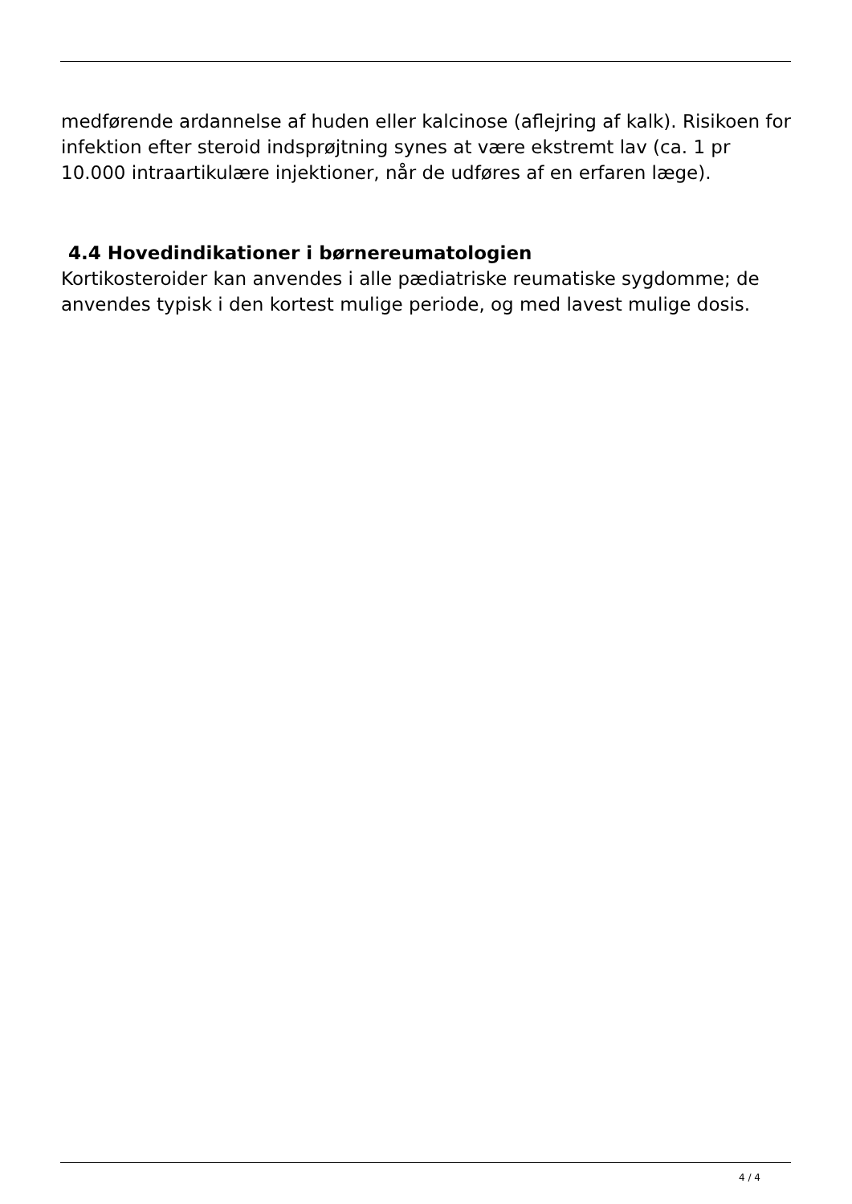medførende ardannelse af huden eller kalcinose (aflejring af kalk). Risikoen for infektion efter steroid indsprøjtning synes at være ekstremt lav (ca. 1 pr 10.000 intraartikulære injektioner, når de udføres af en erfaren læge).
4.4 Hovedindikationer i børnereumatologien
Kortikosteroider kan anvendes i alle pædiatriske reumatiske sygdomme; de anvendes typisk i den kortest mulige periode, og med lavest mulige dosis.
4 / 4